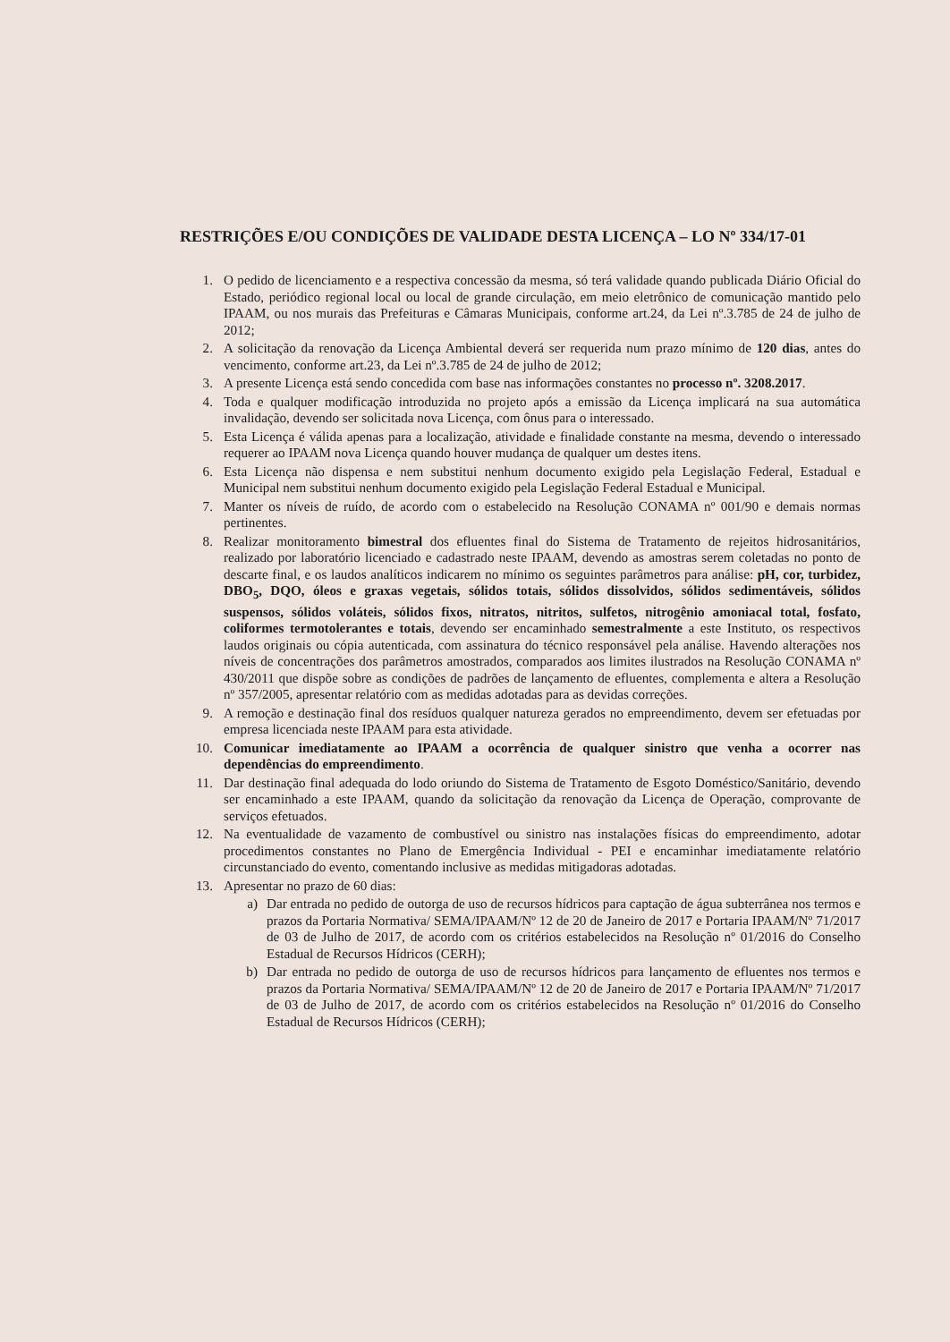RESTRIÇÕES E/OU CONDIÇÕES DE VALIDADE DESTA LICENÇA – LO Nº 334/17-01
1. O pedido de licenciamento e a respectiva concessão da mesma, só terá validade quando publicada Diário Oficial do Estado, periódico regional local ou local de grande circulação, em meio eletrônico de comunicação mantido pelo IPAAM, ou nos murais das Prefeituras e Câmaras Municipais, conforme art.24, da Lei nº.3.785 de 24 de julho de 2012;
2. A solicitação da renovação da Licença Ambiental deverá ser requerida num prazo mínimo de 120 dias, antes do vencimento, conforme art.23, da Lei nº.3.785 de 24 de julho de 2012;
3. A presente Licença está sendo concedida com base nas informações constantes no processo nº. 3208.2017.
4. Toda e qualquer modificação introduzida no projeto após a emissão da Licença implicará na sua automática invalidação, devendo ser solicitada nova Licença, com ônus para o interessado.
5. Esta Licença é válida apenas para a localização, atividade e finalidade constante na mesma, devendo o interessado requerer ao IPAAM nova Licença quando houver mudança de qualquer um destes itens.
6. Esta Licença não dispensa e nem substitui nenhum documento exigido pela Legislação Federal, Estadual e Municipal nem substitui nenhum documento exigido pela Legislação Federal Estadual e Municipal.
7. Manter os níveis de ruído, de acordo com o estabelecido na Resolução CONAMA nº 001/90 e demais normas pertinentes.
8. Realizar monitoramento bimestral dos efluentes final do Sistema de Tratamento de rejeitos hidrosanitários, realizado por laboratório licenciado e cadastrado neste IPAAM, devendo as amostras serem coletadas no ponto de descarte final, e os laudos analíticos indicarem no mínimo os seguintes parâmetros para análise: pH, cor, turbidez, DBO<sub>5</sub>, DQO, óleos e graxas vegetais, sólidos totais, sólidos dissolvidos, sólidos sedimentáveis, sólidos suspensos, sólidos voláteis, sólidos fixos, nitratos, nitritos, sulfetos, nitrogênio amoniacal total, fosfato, coliformes termotolerantes e totais, devendo ser encaminhado semestralmente a este Instituto, os respectivos laudos originais ou cópia autenticada, com assinatura do técnico responsável pela análise. Havendo alterações nos níveis de concentrações dos parâmetros amostrados, comparados aos limites ilustrados na Resolução CONAMA nº 430/2011 que dispõe sobre as condições de padrões de lançamento de efluentes, complementa e altera a Resolução nº 357/2005, apresentar relatório com as medidas adotadas para as devidas correções.
9. A remoção e destinação final dos resíduos qualquer natureza gerados no empreendimento, devem ser efetuadas por empresa licenciada neste IPAAM para esta atividade.
10. Comunicar imediatamente ao IPAAM a ocorrência de qualquer sinistro que venha a ocorrer nas dependências do empreendimento.
11. Dar destinação final adequada do lodo oriundo do Sistema de Tratamento de Esgoto Doméstico/Sanitário, devendo ser encaminhado a este IPAAM, quando da solicitação da renovação da Licença de Operação, comprovante de serviços efetuados.
12. Na eventualidade de vazamento de combustível ou sinistro nas instalações físicas do empreendimento, adotar procedimentos constantes no Plano de Emergência Individual - PEI e encaminhar imediatamente relatório circunstanciado do evento, comentando inclusive as medidas mitigadoras adotadas.
13. Apresentar no prazo de 60 dias:
a) Dar entrada no pedido de outorga de uso de recursos hídricos para captação de água subterrânea nos termos e prazos da Portaria Normativa/ SEMA/IPAAM/Nº 12 de 20 de Janeiro de 2017 e Portaria IPAAM/Nº 71/2017 de 03 de Julho de 2017, de acordo com os critérios estabelecidos na Resolução nº 01/2016 do Conselho Estadual de Recursos Hídricos (CERH);
b) Dar entrada no pedido de outorga de uso de recursos hídricos para lançamento de efluentes nos termos e prazos da Portaria Normativa/ SEMA/IPAAM/Nº 12 de 20 de Janeiro de 2017 e Portaria IPAAM/Nº 71/2017 de 03 de Julho de 2017, de acordo com os critérios estabelecidos na Resolução nº 01/2016 do Conselho Estadual de Recursos Hídricos (CERH);